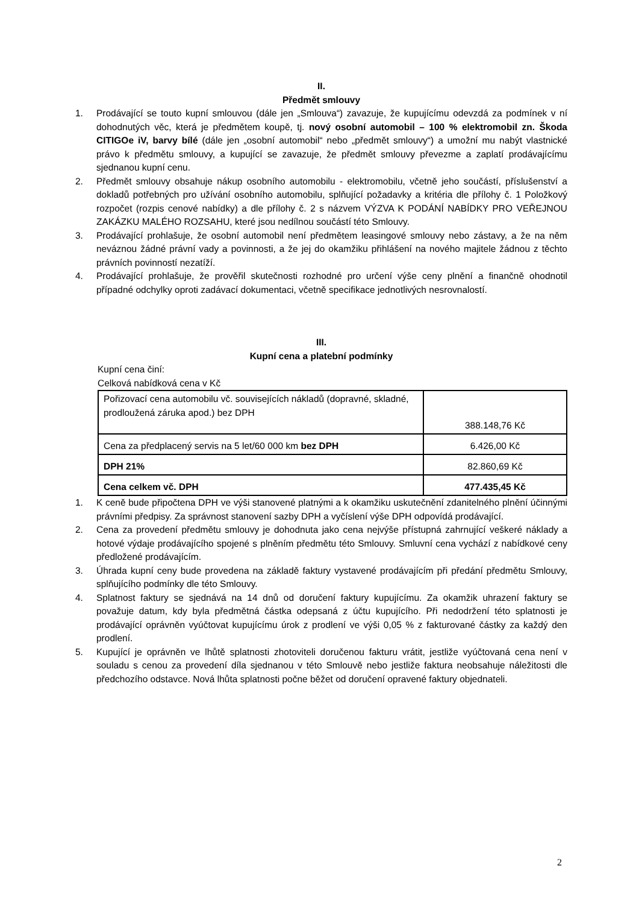II.
Předmět smlouvy
1. Prodávající se touto kupní smlouvou (dále jen „Smlouva“) zavazuje, že kupujícímu odevzdá za podmínek v ní dohodnutých věc, která je předmětem koupě, tj. nový osobní automobil – 100 % elektromobil zn. Škoda CITIGOe iV, barvy bílé (dále jen „osobní automobil“ nebo „předmět smlouvy“) a umožní mu nabýt vlastnické právo k předmětu smlouvy, a kupující se zavazuje, že předmět smlouvy převezme a zaplatí prodávajícímu sjednanou kupní cenu.
2. Předmět smlouvy obsahuje nákup osobního automobilu - elektromobilu, včetně jeho součástí, příslušenství a dokladů potřebných pro užívání osobního automobilu, splňující požadavky a kritéria dle přílohy č. 1 Položkový rozpočet (rozpis cenové nabídky) a dle přílohy č. 2 s názvem VÝZVA K PODÁNÍ NABÍDKY PRO VEŘEJNOU ZAKÁZKU MALÉHO ROZSAHU, které jsou nedílnou součástí této Smlouvy.
3. Prodávající prohlašuje, že osobní automobil není předmětem leasingové smlouvy nebo zástavy, a že na něm neváznou žádné právní vady a povinnosti, a že jej do okamžiku přihlášení na nového majitele žádnou z těchto právních povinností nezatíží.
4. Prodávající prohlašuje, že prověřil skutečnosti rozhodné pro určení výše ceny plnění a finančně ohodnotil případné odchylky oproti zadávací dokumentaci, včetně specifikace jednotlivých nesrovnalostí.
III.
Kupní cena a platební podmínky
Kupní cena činí:
Celková nabídková cena v Kč
| Pořizovací cena automobilu vč. souvisejících nákladů (dopravné, skladné, prodloužená záruka apod.) bez DPH | 388.148,76 Kč |
| Cena za předplacený servis na 5 let/60 000 km bez DPH | 6.426,00 Kč |
| DPH 21% | 82.860,69 Kč |
| Cena celkem vč. DPH | 477.435,45 Kč |
1. K ceně bude připočtena DPH ve výši stanovené platnými a k okamžiku uskutečnění zdanitelného plnění účinnými právními předpisy. Za správnost stanovení sazby DPH a vyčíslení výše DPH odpovídá prodávající.
2. Cena za provedení předmětu smlouvy je dohodnuta jako cena nejvýše přístupná zahrnující veškeré náklady a hotové výdaje prodávajícího spojené s plněním předmětu této Smlouvy. Smluvní cena vychází z nabídkové ceny předložené prodávajícím.
3. Úhrada kupní ceny bude provedena na základě faktury vystavené prodávajícím při předání předmětu Smlouvy, splňujícího podmínky dle této Smlouvy.
4. Splatnost faktury se sjednává na 14 dnů od doručení faktury kupujícímu. Za okamžik uhrazení faktury se považuje datum, kdy byla předmětná částka odepsaná z účtu kupujícího. Při nedodržení této splatnosti je prodávající oprávněn vyúčtovat kupujícímu úrok z prodlení ve výši 0,05 % z fakturované částky za každý den prodlení.
5. Kupující je oprávněn ve lhůtě splatnosti zhotoviteli doručenou fakturu vrátit, jestliže vyúčtovaná cena není v souladu s cenou za provedení díla sjednanou v této Smlouvě nebo jestliže faktura neobsahuje náležitosti dle předchozího odstavce. Nová lhůta splatnosti počne běžet od doručení opravené faktury objednateli.
2